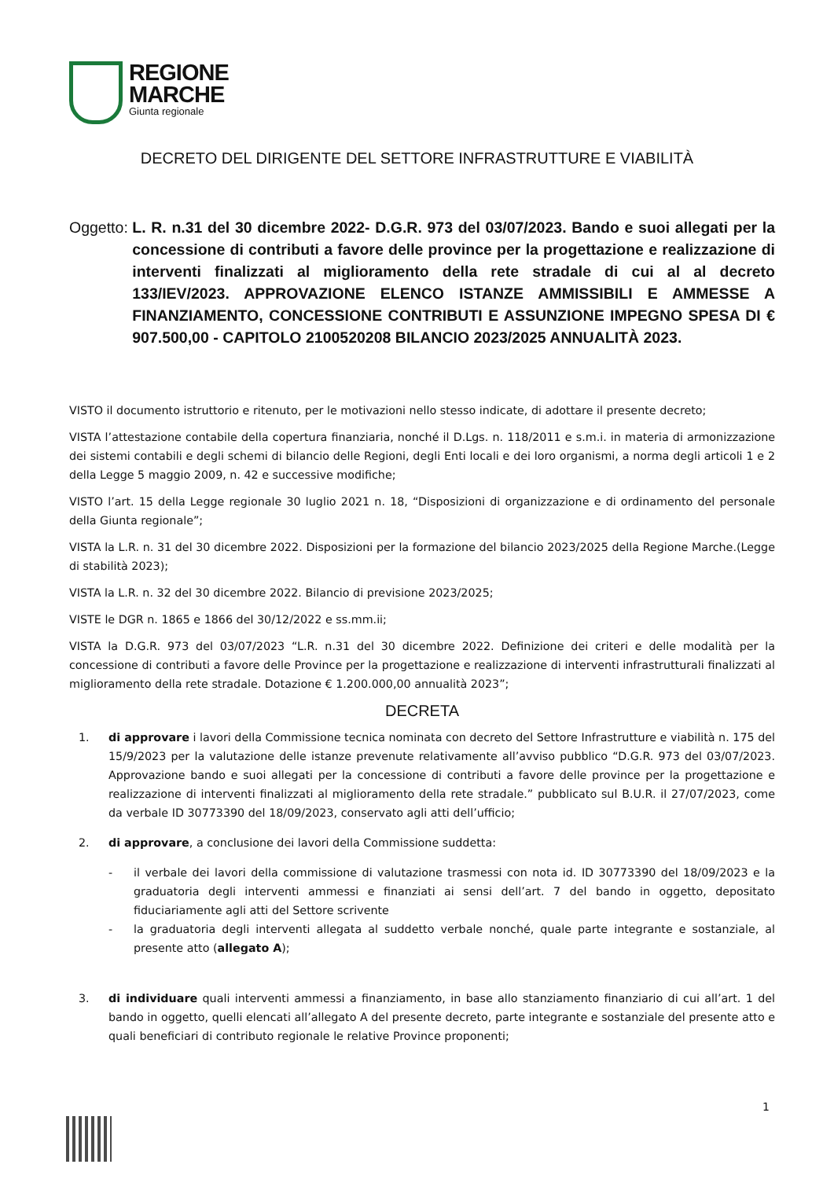REGIONE
MARCHE
Giunta regionale
DECRETO DEL DIRIGENTE DEL SETTORE INFRASTRUTTURE E VIABILITÀ
Oggetto: L. R. n.31 del 30 dicembre 2022- D.G.R. 973 del 03/07/2023. Bando e suoi allegati per la concessione di contributi a favore delle province per la progettazione e realizzazione di interventi finalizzati al miglioramento della rete stradale di cui al al decreto 133/IEV/2023. APPROVAZIONE ELENCO ISTANZE AMMISSIBILI E AMMESSE A FINANZIAMENTO, CONCESSIONE CONTRIBUTI E ASSUNZIONE IMPEGNO SPESA DI € 907.500,00 - CAPITOLO 2100520208 BILANCIO 2023/2025 ANNUALITÀ 2023.
VISTO il documento istruttorio e ritenuto, per le motivazioni nello stesso indicate, di adottare il presente decreto;
VISTA l’attestazione contabile della copertura finanziaria, nonché il D.Lgs. n. 118/2011 e s.m.i. in materia di armonizzazione dei sistemi contabili e degli schemi di bilancio delle Regioni, degli Enti locali e dei loro organismi, a norma degli articoli 1 e 2 della Legge 5 maggio 2009, n. 42 e successive modifiche;
VISTO l’art. 15 della Legge regionale 30 luglio 2021 n. 18, “Disposizioni di organizzazione e di ordinamento del personale della Giunta regionale”;
VISTA la L.R. n. 31 del 30 dicembre 2022. Disposizioni per la formazione del bilancio 2023/2025 della Regione Marche.(Legge di stabilità 2023);
VISTA la L.R. n. 32 del 30 dicembre 2022. Bilancio di previsione 2023/2025;
VISTE le DGR n. 1865 e 1866 del 30/12/2022 e ss.mm.ii;
VISTA la D.G.R. 973 del 03/07/2023 “L.R. n.31 del 30 dicembre 2022. Definizione dei criteri e delle modalità per la concessione di contributi a favore delle Province per la progettazione e realizzazione di interventi infrastrutturali finalizzati al miglioramento della rete stradale. Dotazione € 1.200.000,00 annualità 2023”;
DECRETA
1. di approvare i lavori della Commissione tecnica nominata con decreto del Settore Infrastrutture e viabilità n. 175 del 15/9/2023 per la valutazione delle istanze prevenute relativamente all’avviso pubblico “D.G.R. 973 del 03/07/2023. Approvazione bando e suoi allegati per la concessione di contributi a favore delle province per la progettazione e realizzazione di interventi finalizzati al miglioramento della rete stradale.” pubblicato sul B.U.R. il 27/07/2023, come da verbale ID 30773390 del 18/09/2023, conservato agli atti dell’ufficio;
2. di approvare, a conclusione dei lavori della Commissione suddetta:
- il verbale dei lavori della commissione di valutazione trasmessi con nota id. ID 30773390 del 18/09/2023 e la graduatoria degli interventi ammessi e finanziati ai sensi dell’art. 7 del bando in oggetto, depositato fiduciariamente agli atti del Settore scrivente
- la graduatoria degli interventi allegata al suddetto verbale nonché, quale parte integrante e sostanziale, al presente atto (allegato A);
3. di individuare quali interventi ammessi a finanziamento, in base allo stanziamento finanziario di cui all’art. 1 del bando in oggetto, quelli elencati all’allegato A del presente decreto, parte integrante e sostanziale del presente atto e quali beneficiari di contributo regionale le relative Province proponenti;
1